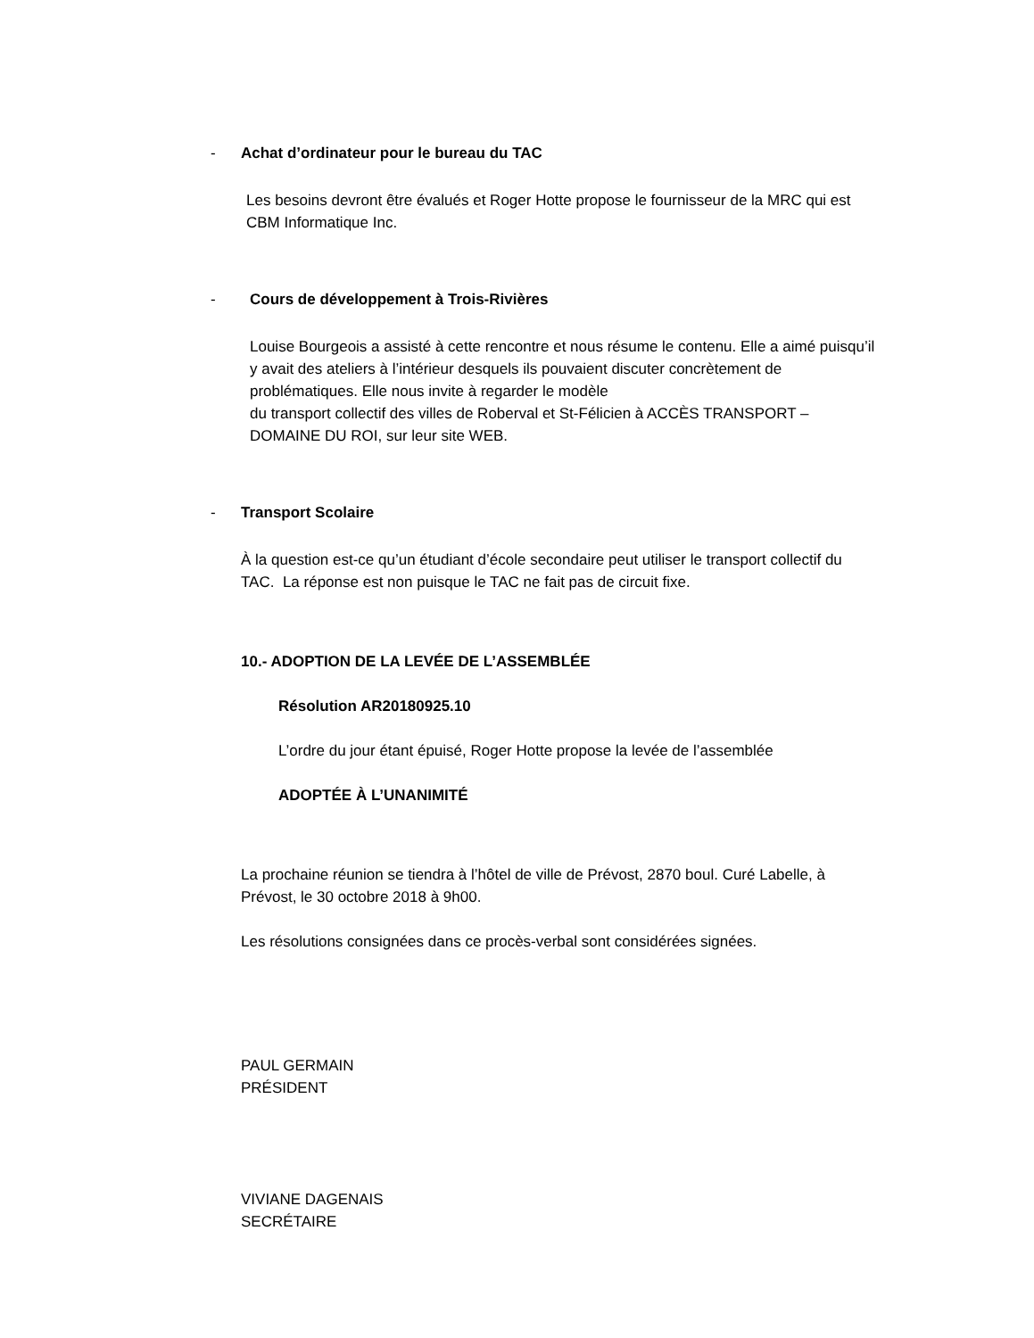- Achat d’ordinateur pour le bureau du TAC
Les besoins devront être évalués et Roger Hotte propose le fournisseur de la MRC qui est CBM Informatique Inc.
- Cours de développement à Trois-Rivières
Louise Bourgeois a assisté à cette rencontre et nous résume le contenu. Elle a aimé puisqu’il y avait des ateliers à l’intérieur desquels ils pouvaient discuter concrètement de problématiques. Elle nous invite à regarder le modèle
du transport collectif des villes de Roberval et St-Félicien à ACCÈS TRANSPORT – DOMAINE DU ROI, sur leur site WEB.
- Transport Scolaire
À la question est-ce qu’un étudiant d’école secondaire peut utiliser le transport collectif du TAC. La réponse est non puisque le TAC ne fait pas de circuit fixe.
10.- ADOPTION DE LA LEVÉE DE L’ASSEMBLÉE
Résolution AR20180925.10
L’ordre du jour étant épuisé, Roger Hotte propose la levée de l’assemblée
ADOPTÉE À L’UNANIMITÉ
La prochaine réunion se tiendra à l’hôtel de ville de Prévost, 2870 boul. Curé Labelle, à Prévost, le 30 octobre 2018 à 9h00.
Les résolutions consignées dans ce procès-verbal sont considérées signées.
PAUL GERMAIN
PRÉSIDENT
VIVIANE DAGENAIS
SECRÉTAIRE